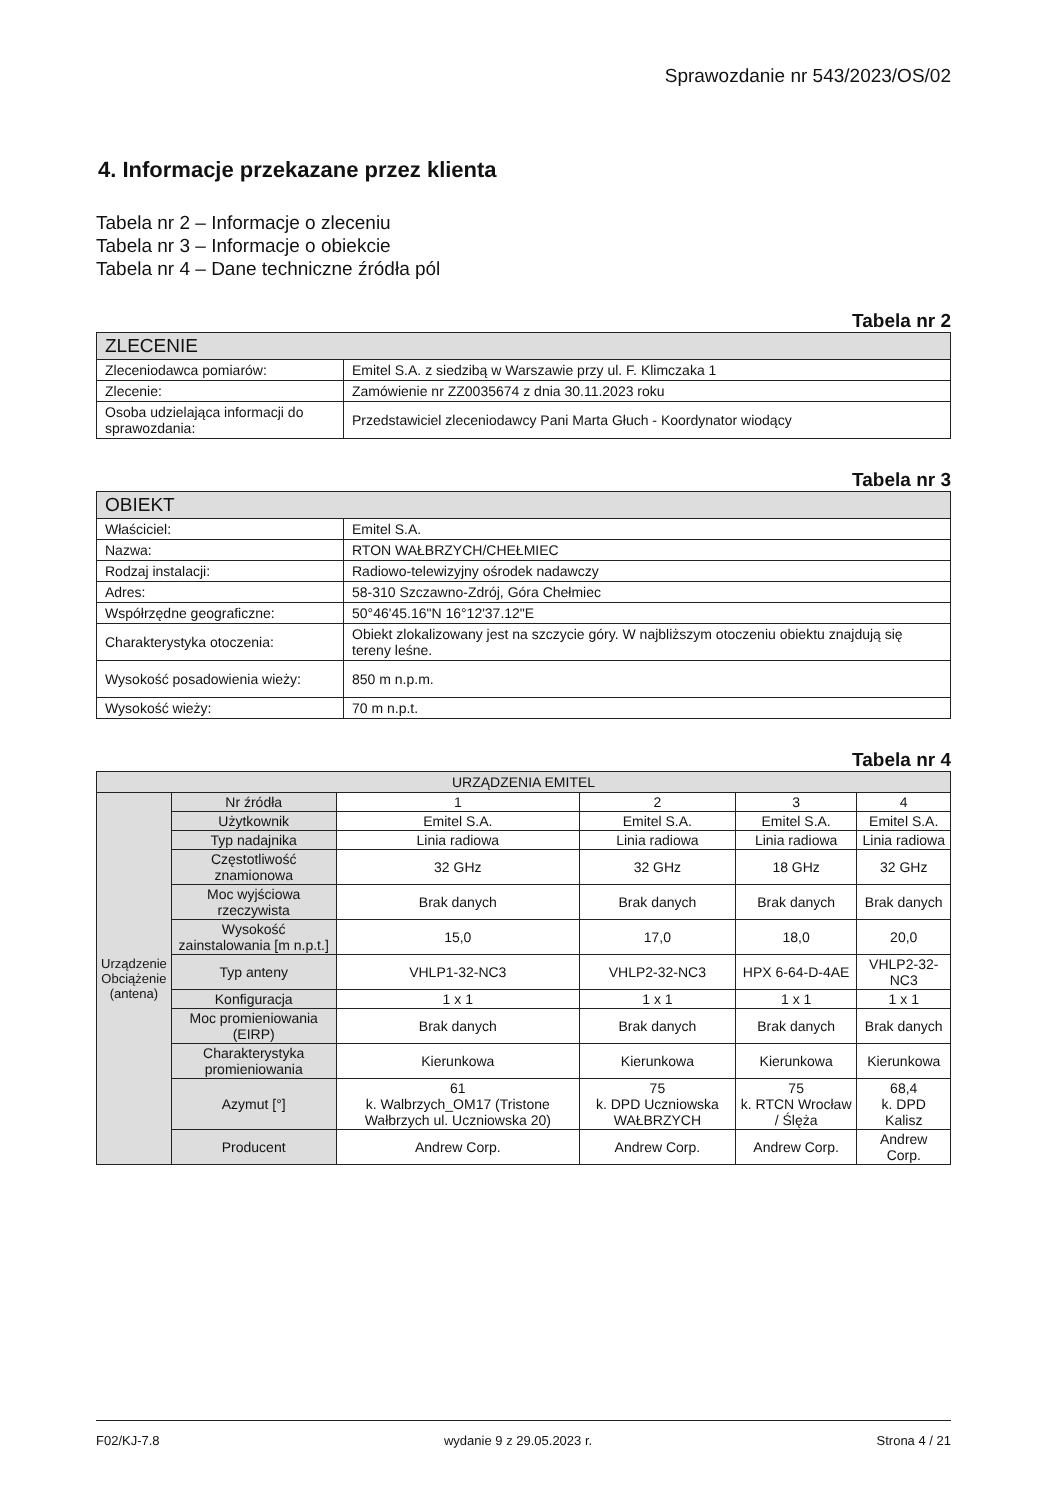Sprawozdanie nr 543/2023/OS/02
4. Informacje przekazane przez klienta
Tabela nr 2 – Informacje o zleceniu
Tabela nr 3 – Informacje o obiekcie
Tabela nr 4 – Dane techniczne źródła pól
Tabela nr 2
| ZLECENIE | |
| --- | --- |
| Zleceniodawca pomiarów: | Emitel S.A. z siedzibą w Warszawie przy ul. F. Klimczaka 1 |
| Zlecenie: | Zamówienie nr ZZ0035674 z dnia 30.11.2023 roku |
| Osoba udzielająca informacji do sprawozdania: | Przedstawiciel zleceniodawcy Pani Marta Głuch - Koordynator wiodący |
Tabela nr 3
| OBIEKT | |
| --- | --- |
| Właściciel: | Emitel S.A. |
| Nazwa: | RTON WAŁBRZYCH/CHEŁMIEC |
| Rodzaj instalacji: | Radiowo-telewizyjny ośrodek nadawczy |
| Adres: | 58-310 Szczawno-Zdrój, Góra Chełmiec |
| Współrzędne geograficzne: | 50°46'45.16"N 16°12'37.12"E |
| Charakterystyka otoczenia: | Obiekt zlokalizowany jest na szczycie góry. W najbliższym otoczeniu obiektu znajdują się tereny leśne. |
| Wysokość posadowienia wieży: | 850 m n.p.m. |
| Wysokość wieży: | 70 m n.p.t. |
Tabela nr 4
| URZĄDZENIA EMITEL | | | | | |
| --- | --- | --- | --- | --- | --- |
| Urządzenie Obciążenie (antena) | Nr źródła | 1 | 2 | 3 | 4 |
| | Użytkownik | Emitel S.A. | Emitel S.A. | Emitel S.A. | Emitel S.A. |
| | Typ nadajnika | Linia radiowa | Linia radiowa | Linia radiowa | Linia radiowa |
| | Częstotliwość znamionowa | 32 GHz | 32 GHz | 18 GHz | 32 GHz |
| | Moc wyjściowa rzeczywista | Brak danych | Brak danych | Brak danych | Brak danych |
| | Wysokość zainstalowania [m n.p.t.] | 15,0 | 17,0 | 18,0 | 20,0 |
| | Typ anteny | VHLP1-32-NC3 | VHLP2-32-NC3 | HPX 6-64-D-4AE | VHLP2-32-NC3 |
| | Konfiguracja | 1 x 1 | 1 x 1 | 1 x 1 | 1 x 1 |
| | Moc promieniowania (EIRP) | Brak danych | Brak danych | Brak danych | Brak danych |
| | Charakterystyka promieniowania | Kierunkowa | Kierunkowa | Kierunkowa | Kierunkowa |
| | Azymut [°] | 61 k. Walbrzych_OM17 (Tristone Wałbrzych ul. Uczniowska 20) | 75 k. DPD Uczniowska WAŁBRZYCH | 75 k. RTCN Wrocław / Ślęża | 68,4 k. DPD Kalisz |
| | Producent | Andrew Corp. | Andrew Corp. | Andrew Corp. | Andrew Corp. |
F02/KJ-7.8 wydanie 9 z 29.05.2023 r. Strona 4 / 21